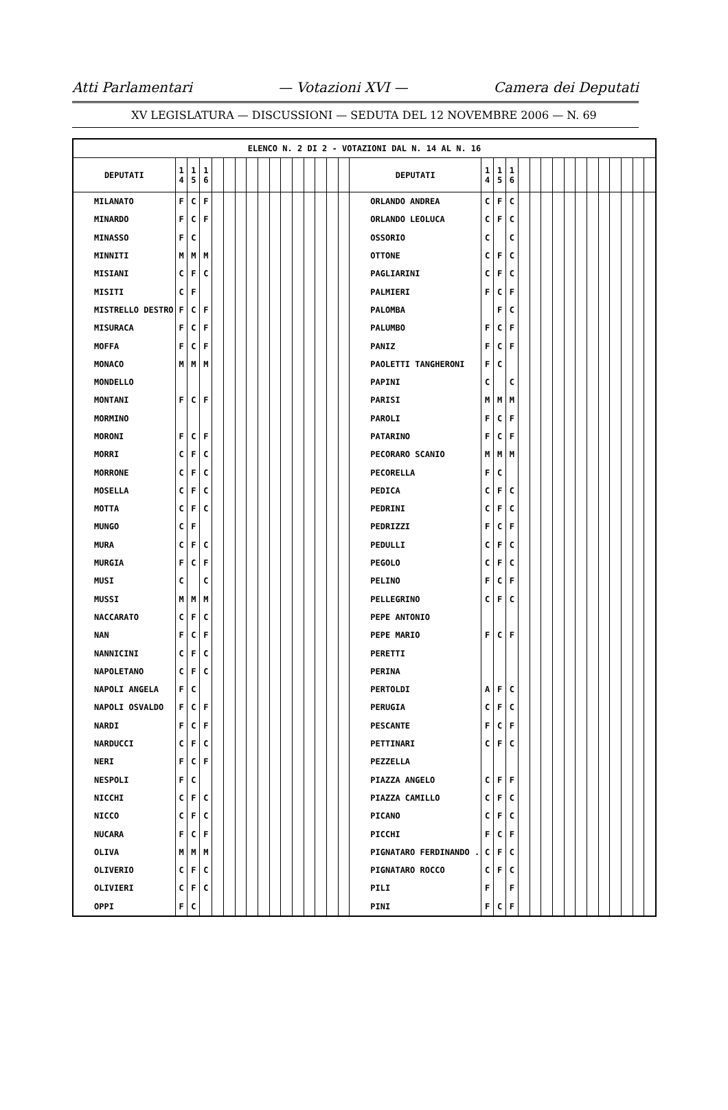Atti Parlamentari — Votazioni XVI — Camera dei Deputati
XV LEGISLATURA — DISCUSSIONI — SEDUTA DEL 12 NOVEMBRE 2006 — N. 69
| ELENCO N. 2 DI 2 - VOTAZIONI DAL N. 14 AL N. 16 | | | | | | | | | | | | | | | | | | | | | | | | | | | | | | | |
| --- | --- | --- | --- | --- | --- | --- | --- | --- | --- | --- | --- | --- | --- | --- | --- | --- | --- | --- | --- | --- | --- | --- | --- | --- | --- | --- | --- | --- | --- | --- | --- |
| DEPUTATI | 1 4 | 1 5 | 1 6 | | | | | | | | | | | | | DEPUTATI | 1 4 | 1 5 | 1 6 | | | | | | | | | | | | |
| MILANATO | F | C | F | | | | | | | | | | | | | ORLANDO ANDREA | C | F | C | | | | | | | | | | | | |
| MINARDO | F | C | F | | | | | | | | | | | | | ORLANDO LEOLUCA | C | F | C | | | | | | | | | | | | |
| MINASSO | F | C | | | | | | | | | | | | | | OSSORIO | C | | C | | | | | | | | | | | | |
| MINNITI | M | M | M | | | | | | | | | | | | | OTTONE | C | F | C | | | | | | | | | | | | |
| MISIANI | C | F | C | | | | | | | | | | | | | PAGLIARINI | C | F | C | | | | | | | | | | | | |
| MISITI | C | F | | | | | | | | | | | | | | PALMIERI | F | C | F | | | | | | | | | | | | |
| MISTRELLO DESTRO | F | C | F | | | | | | | | | | | | | PALOMBA | | F | C | | | | | | | | | | | | |
| MISURACA | F | C | F | | | | | | | | | | | | | PALUMBO | F | C | F | | | | | | | | | | | | |
| MOFFA | F | C | F | | | | | | | | | | | | | PANIZ | F | C | F | | | | | | | | | | | | |
| MONACO | M | M | M | | | | | | | | | | | | | PAOLETTI TANGHERONI | F | C | | | | | | | | | | | | | |
| MONDELLO | | | | | | | | | | | | | | | | PAPINI | C | | C | | | | | | | | | | | | |
| MONTANI | F | C | F | | | | | | | | | | | | | PARISI | M | M | M | | | | | | | | | | | | |
| MORMINO | | | | | | | | | | | | | | | | PAROLI | F | C | F | | | | | | | | | | | | |
| MORONI | F | C | F | | | | | | | | | | | | | PATARINO | F | C | F | | | | | | | | | | | | |
| MORRI | C | F | C | | | | | | | | | | | | | PECORARO SCANIO | M | M | M | | | | | | | | | | | | |
| MORRONE | C | F | C | | | | | | | | | | | | | PECORELLA | F | C | | | | | | | | | | | | | |
| MOSELLA | C | F | C | | | | | | | | | | | | | PEDICA | C | F | C | | | | | | | | | | | | |
| MOTTA | C | F | C | | | | | | | | | | | | | PEDRINI | C | F | C | | | | | | | | | | | | |
| MUNGO | C | F | | | | | | | | | | | | | | PEDRIZZI | F | C | F | | | | | | | | | | | | |
| MURA | C | F | C | | | | | | | | | | | | | PEDULLI | C | F | C | | | | | | | | | | | | |
| MURGIA | F | C | F | | | | | | | | | | | | | PEGOLO | C | F | C | | | | | | | | | | | | |
| MUSI | C | | C | | | | | | | | | | | | | PELINO | F | C | F | | | | | | | | | | | | |
| MUSSI | M | M | M | | | | | | | | | | | | | PELLEGRINO | C | F | C | | | | | | | | | | | | |
| NACCARATO | C | F | C | | | | | | | | | | | | | PEPE ANTONIO | | | | | | | | | | | | | | | |
| NAN | F | C | F | | | | | | | | | | | | | PEPE MARIO | F | C | F | | | | | | | | | | | | |
| NANNICINI | C | F | C | | | | | | | | | | | | | PERETTI | | | | | | | | | | | | | | | |
| NAPOLETANO | C | F | C | | | | | | | | | | | | | PERINA | | | | | | | | | | | | | | | |
| NAPOLI ANGELA | F | C | | | | | | | | | | | | | | PERTOLDI | A | F | C | | | | | | | | | | | | |
| NAPOLI OSVALDO | F | C | F | | | | | | | | | | | | | PERUGIA | C | F | C | | | | | | | | | | | | |
| NARDI | F | C | F | | | | | | | | | | | | | PESCANTE | F | C | F | | | | | | | | | | | | |
| NARDUCCI | C | F | C | | | | | | | | | | | | | PETTINARI | C | F | C | | | | | | | | | | | | |
| NERI | F | C | F | | | | | | | | | | | | | PEZZELLA | | | | | | | | | | | | | | | |
| NESPOLI | F | C | | | | | | | | | | | | | | PIAZZA ANGELO | C | F | F | | | | | | | | | | | | |
| NICCHI | C | F | C | | | | | | | | | | | | | PIAZZA CAMILLO | C | F | C | | | | | | | | | | | | |
| NICCO | C | F | C | | | | | | | | | | | | | PICANO | C | F | C | | | | | | | | | | | | |
| NUCARA | F | C | F | | | | | | | | | | | | | PICCHI | F | C | F | | | | | | | | | | | | |
| OLIVA | M | M | M | | | | | | | | | | | | | PIGNATARO FERDINANDO . | C | F | C | | | | | | | | | | | | |
| OLIVERIO | C | F | C | | | | | | | | | | | | | PIGNATARO ROCCO | C | F | C | | | | | | | | | | | | |
| OLIVIERI | C | F | C | | | | | | | | | | | | | PILI | F | | F | | | | | | | | | | | | |
| OPPI | F | C | | | | | | | | | | | | | | PINI | F | C | F | | | | | | | | | | | | |